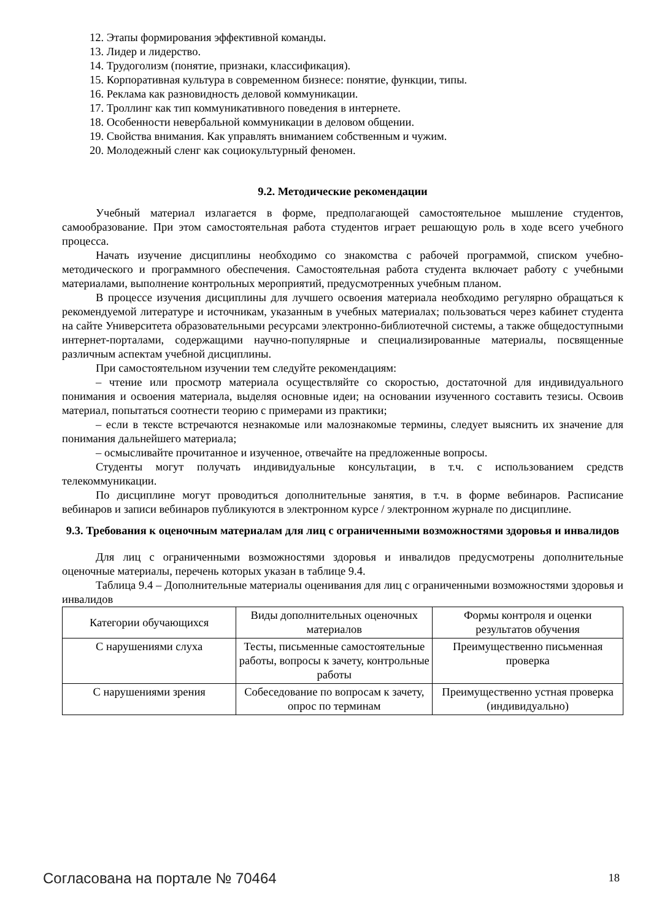12. Этапы формирования эффективной команды.
13. Лидер и лидерство.
14. Трудоголизм (понятие, признаки, классификация).
15. Корпоративная культура в современном бизнесе: понятие, функции, типы.
16. Реклама как разновидность деловой коммуникации.
17. Троллинг как тип коммуникативного поведения в интернете.
18. Особенности невербальной коммуникации в деловом общении.
19. Свойства внимания. Как управлять вниманием собственным и чужим.
20. Молодежный сленг как социокультурный феномен.
9.2. Методические рекомендации
Учебный материал излагается в форме, предполагающей самостоятельное мышление студентов, самообразование. При этом самостоятельная работа студентов играет решающую роль в ходе всего учебного процесса.
Начать изучение дисциплины необходимо со знакомства с рабочей программой, списком учебно-методического и программного обеспечения. Самостоятельная работа студента включает работу с учебными материалами, выполнение контрольных мероприятий, предусмотренных учебным планом.
В процессе изучения дисциплины для лучшего освоения материала необходимо регулярно обращаться к рекомендуемой литературе и источникам, указанным в учебных материалах; пользоваться через кабинет студента на сайте Университета образовательными ресурсами электронно-библиотечной системы, а также общедоступными интернет-порталами, содержащими научно-популярные и специализированные материалы, посвященные различным аспектам учебной дисциплины.
При самостоятельном изучении тем следуйте рекомендациям:
– чтение или просмотр материала осуществляйте со скоростью, достаточной для индивидуального понимания и освоения материала, выделяя основные идеи; на основании изученного составить тезисы. Освоив материал, попытаться соотнести теорию с примерами из практики;
– если в тексте встречаются незнакомые или малознакомые термины, следует выяснить их значение для понимания дальнейшего материала;
– осмысливайте прочитанное и изученное, отвечайте на предложенные вопросы.
Студенты могут получать индивидуальные консультации, в т.ч. с использованием средств телекоммуникации.
По дисциплине могут проводиться дополнительные занятия, в т.ч. в форме вебинаров. Расписание вебинаров и записи вебинаров публикуются в электронном курсе / электронном журнале по дисциплине.
9.3. Требования к оценочным материалам для лиц с ограниченными возможностями здоровья и инвалидов
Для лиц с ограниченными возможностями здоровья и инвалидов предусмотрены дополнительные оценочные материалы, перечень которых указан в таблице 9.4.
Таблица 9.4 – Дополнительные материалы оценивания для лиц с ограниченными возможностями здоровья и инвалидов
| Категории обучающихся | Виды дополнительных оценочных материалов | Формы контроля и оценки результатов обучения |
| С нарушениями слуха | Тесты, письменные самостоятельные работы, вопросы к зачету, контрольные работы | Преимущественно письменная проверка |
| С нарушениями зрения | Собеседование по вопросам к зачету, опрос по терминам | Преимущественно устная проверка (индивидуально) |
Согласована на портале № 70464 18